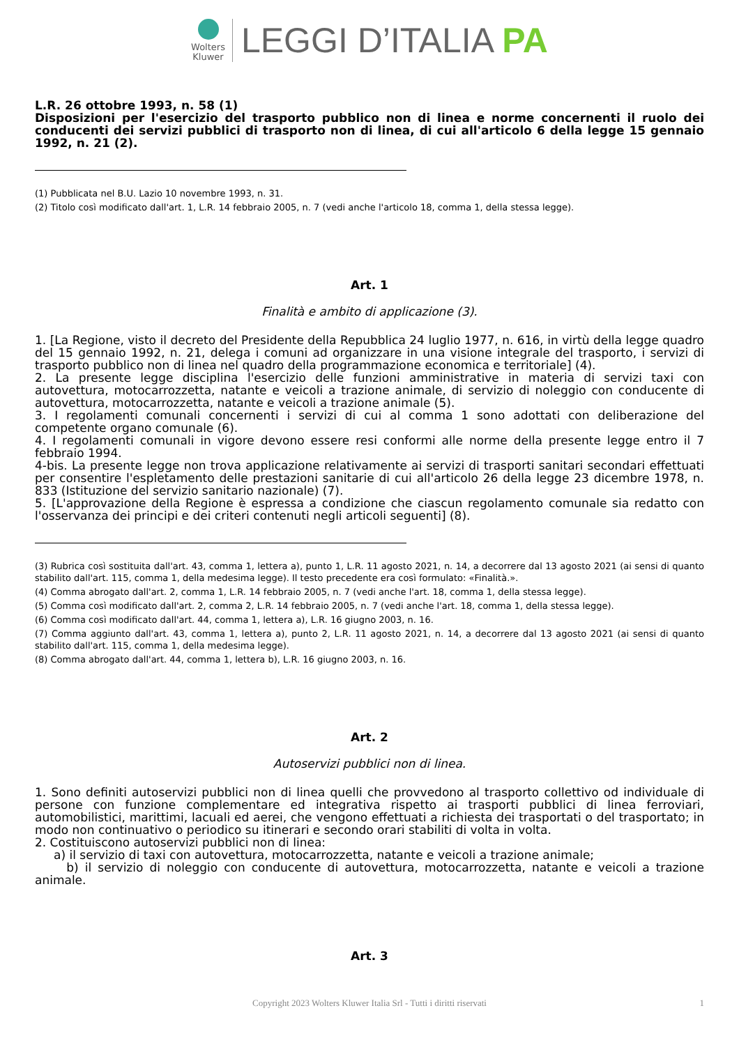Wolters
Kluwer
LEGGI D’ITALIA PA
L.R. 26 ottobre 1993, n. 58 (1)
Disposizioni per l'esercizio del trasporto pubblico non di linea e norme concernenti il ruolo dei conducenti dei servizi pubblici di trasporto non di linea, di cui all'articolo 6 della legge 15 gennaio 1992, n. 21 (2).
(1) Pubblicata nel B.U. Lazio 10 novembre 1993, n. 31.
(2) Titolo così modificato dall'art. 1, L.R. 14 febbraio 2005, n. 7 (vedi anche l'articolo 18, comma 1, della stessa legge).
Art. 1
Finalità e ambito di applicazione (3).
1. [La Regione, visto il decreto del Presidente della Repubblica 24 luglio 1977, n. 616, in virtù della legge quadro del 15 gennaio 1992, n. 21, delega i comuni ad organizzare in una visione integrale del trasporto, i servizi di trasporto pubblico non di linea nel quadro della programmazione economica e territoriale] (4).
2. La presente legge disciplina l'esercizio delle funzioni amministrative in materia di servizi taxi con autovettura, motocarrozzetta, natante e veicoli a trazione animale, di servizio di noleggio con conducente di autovettura, motocarrozzetta, natante e veicoli a trazione animale (5).
3. I regolamenti comunali concernenti i servizi di cui al comma 1 sono adottati con deliberazione del competente organo comunale (6).
4. I regolamenti comunali in vigore devono essere resi conformi alle norme della presente legge entro il 7 febbraio 1994.
4-bis. La presente legge non trova applicazione relativamente ai servizi di trasporti sanitari secondari effettuati per consentire l'espletamento delle prestazioni sanitarie di cui all'articolo 26 della legge 23 dicembre 1978, n. 833 (Istituzione del servizio sanitario nazionale) (7).
5. [L'approvazione della Regione è espressa a condizione che ciascun regolamento comunale sia redatto con l'osservanza dei principi e dei criteri contenuti negli articoli seguenti] (8).
(3) Rubrica così sostituita dall'art. 43, comma 1, lettera a), punto 1, L.R. 11 agosto 2021, n. 14, a decorrere dal 13 agosto 2021 (ai sensi di quanto stabilito dall'art. 115, comma 1, della medesima legge). Il testo precedente era così formulato: «Finalità.».
(4) Comma abrogato dall'art. 2, comma 1, L.R. 14 febbraio 2005, n. 7 (vedi anche l'art. 18, comma 1, della stessa legge).
(5) Comma così modificato dall'art. 2, comma 2, L.R. 14 febbraio 2005, n. 7 (vedi anche l'art. 18, comma 1, della stessa legge).
(6) Comma così modificato dall'art. 44, comma 1, lettera a), L.R. 16 giugno 2003, n. 16.
(7) Comma aggiunto dall'art. 43, comma 1, lettera a), punto 2, L.R. 11 agosto 2021, n. 14, a decorrere dal 13 agosto 2021 (ai sensi di quanto stabilito dall'art. 115, comma 1, della medesima legge).
(8) Comma abrogato dall'art. 44, comma 1, lettera b), L.R. 16 giugno 2003, n. 16.
Art. 2
Autoservizi pubblici non di linea.
1. Sono definiti autoservizi pubblici non di linea quelli che provvedono al trasporto collettivo od individuale di persone con funzione complementare ed integrativa rispetto ai trasporti pubblici di linea ferroviari, automobilistici, marittimi, lacuali ed aerei, che vengono effettuati a richiesta dei trasportati o del trasportato; in modo non continuativo o periodico su itinerari e secondo orari stabiliti di volta in volta.
2. Costituiscono autoservizi pubblici non di linea:
a) il servizio di taxi con autovettura, motocarrozzetta, natante e veicoli a trazione animale;
b) il servizio di noleggio con conducente di autovettura, motocarrozzetta, natante e veicoli a trazione animale.
Art. 3
Copyright 2023 Wolters Kluwer Italia Srl - Tutti i diritti riservati 1